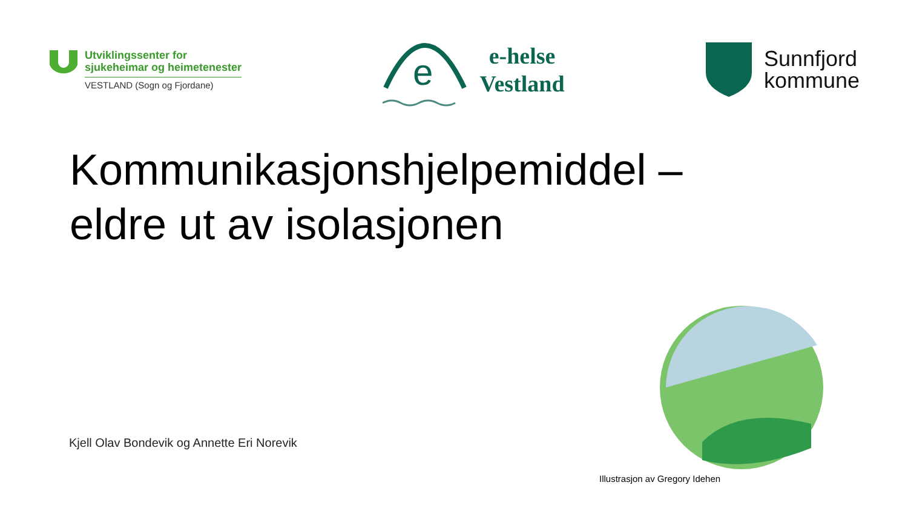Utviklingssenter for
sjukeheimar og heimetenester
VESTLAND (Sogn og Fjordane)
e
e-helse
Vestland
Sunnfjord
kommune
Kommunikasjonshjelpemiddel –
eldre ut av isolasjonen
Kjell Olav Bondevik og Annette Eri Norevik
Illustrasjon av Gregory Idehen